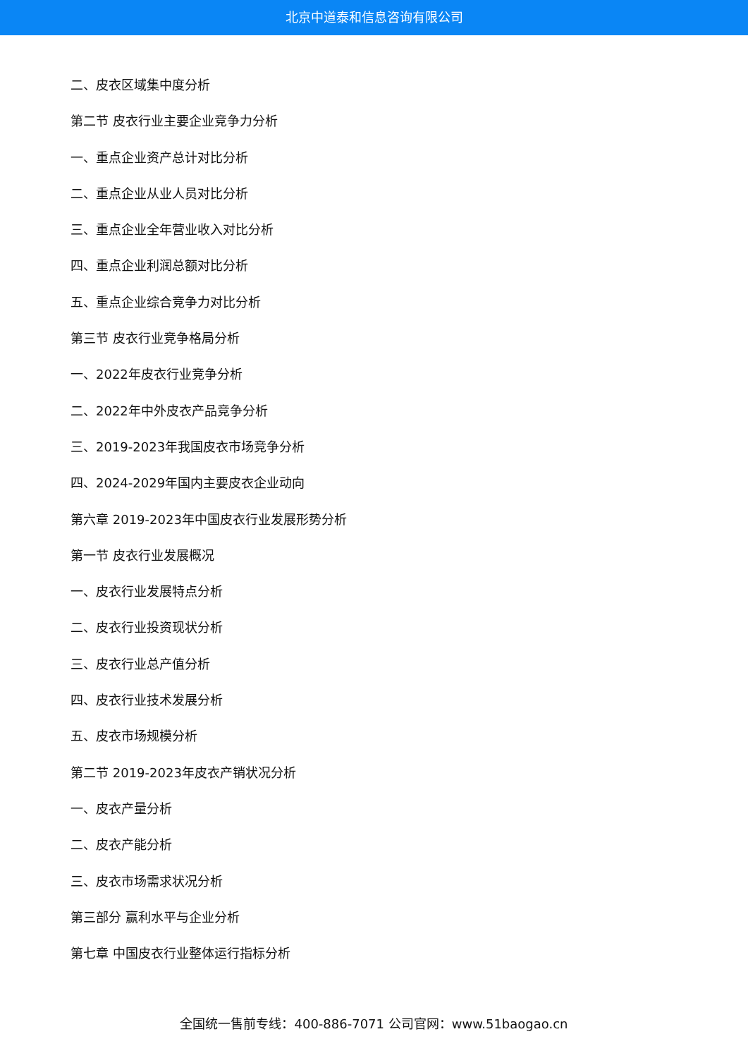北京中道泰和信息咨询有限公司
二、皮衣区域集中度分析
第二节 皮衣行业主要企业竞争力分析
一、重点企业资产总计对比分析
二、重点企业从业人员对比分析
三、重点企业全年营业收入对比分析
四、重点企业利润总额对比分析
五、重点企业综合竞争力对比分析
第三节 皮衣行业竞争格局分析
一、2022年皮衣行业竞争分析
二、2022年中外皮衣产品竞争分析
三、2019-2023年我国皮衣市场竞争分析
四、2024-2029年国内主要皮衣企业动向
第六章 2019-2023年中国皮衣行业发展形势分析
第一节 皮衣行业发展概况
一、皮衣行业发展特点分析
二、皮衣行业投资现状分析
三、皮衣行业总产值分析
四、皮衣行业技术发展分析
五、皮衣市场规模分析
第二节 2019-2023年皮衣产销状况分析
一、皮衣产量分析
二、皮衣产能分析
三、皮衣市场需求状况分析
第三部分 赢利水平与企业分析
第七章 中国皮衣行业整体运行指标分析
全国统一售前专线：400-886-7071 公司官网：www.51baogao.cn